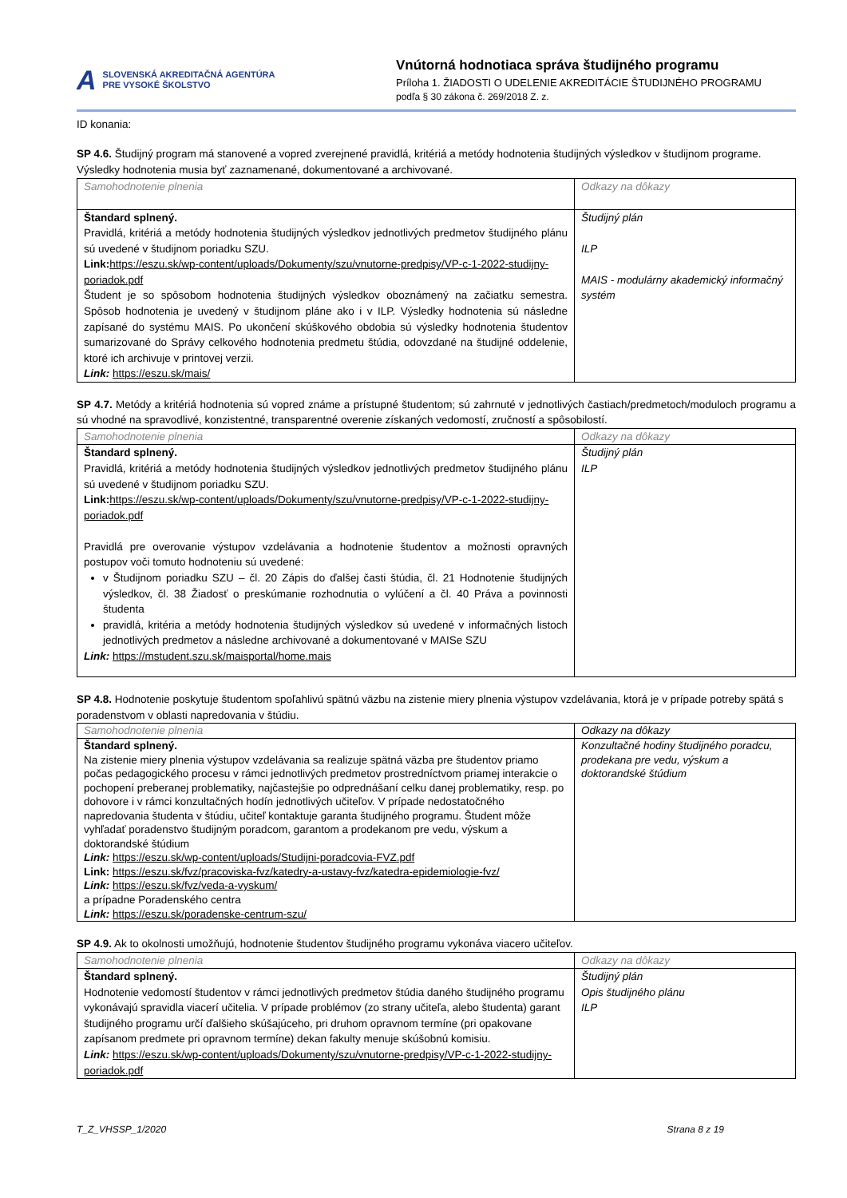A SLOVENSKÁ AKREDITAČNÁ AGENTÚRA
PRE VYSOKÉ ŠKOLSTVO
Vnútorná hodnotiaca správa študijného programu
Príloha 1. ŽIADOSTI O UDELENIE AKREDITÁCIE ŠTUDIJNÉHO PROGRAMU
podľa § 30 zákona č. 269/2018 Z. z.
ID konania:
SP 4.6. Študijný program má stanovené a vopred zverejnené pravidlá, kritériá a metódy hodnotenia študijných výsledkov v študijnom programe. Výsledky hodnotenia musia byť zaznamenané, dokumentované a archivované.
| Samohodnotenie plnenia | Odkazy na dôkazy |
| Štandard splnený. Pravidlá, kritériá a metódy hodnotenia študijných výsledkov jednotlivých predmetov študijného plánu sú uvedené v študijnom poriadku SZU. Link: https://eszu.sk/wp-content/uploads/Dokumenty/szu/vnutorne-predpisy/VP-c-1-2022-studijny-poriadok.pdf Študent je so spôsobom hodnotenia študijných výsledkov oboznámený na začiatku semestra. Spôsob hodnotenia je uvedený v študijnom pláne ako i v ILP. Výsledky hodnotenia sú následne zapísané do systému MAIS. Po ukončení skúškového obdobia sú výsledky hodnotenia študentov sumarizované do Správy celkového hodnotenia predmetu štúdia, odovzdané na študijné oddelenie, ktoré ich archivuje v printovej verzii. Link: https://eszu.sk/mais/ | Študijný plán ILP MAIS - modulárny akademický informačný systém |
SP 4.7. Metódy a kritériá hodnotenia sú vopred známe a prístupné študentom; sú zahrnuté v jednotlivých častiach/predmetoch/moduloch programu a sú vhodné na spravodlivé, konzistentné, transparentné overenie získaných vedomostí, zručností a spôsobilostí.
| Samohodnotenie plnenia | Odkazy na dôkazy |
| Štandard splnený. Pravidlá, kritériá a metódy hodnotenia študijných výsledkov jednotlivých predmetov študijného plánu sú uvedené v študijnom poriadku SZU. Link: https://eszu.sk/wp-content/uploads/Dokumenty/szu/vnutorne-predpisy/VP-c-1-2022-studijny-poriadok.pdf Pravidlá pre overovanie výstupov vzdelávania a hodnotenie študentov a možnosti opravných postupov voči tomuto hodnoteniu sú uvedené: v Študijnom poriadku SZU – čl. 20 Zápis do ďalšej časti štúdia, čl. 21 Hodnotenie študijných výsledkov, čl. 38 Žiadosť o preskúmanie rozhodnutia o vylúčení a čl. 40 Práva a povinnosti študenta pravidlá, kritéria a metódy hodnotenia študijných výsledkov sú uvedené v informačných listoch jednotlivých predmetov a následne archivované a dokumentované v MAISe SZU Link: https://mstudent.szu.sk/maisportal/home.mais | Študijný plán ILP |
SP 4.8. Hodnotenie poskytuje študentom spoľahlivú spätnú väzbu na zistenie miery plnenia výstupov vzdelávania, ktorá je v prípade potreby spätá s poradenstvom v oblasti napredovania v štúdiu.
| Samohodnotenie plnenia | Odkazy na dôkazy |
| Štandard splnený. Na zistenie miery plnenia výstupov vzdelávania sa realizuje spätná väzba pre študentov priamo počas pedagogického procesu v rámci jednotlivých predmetov prostredníctvom priamej interakcie o pochopení preberanej problematiky, najčastejšie po odprednášaní celku danej problematiky, resp. po dohovore i v rámci konzultačných hodín jednotlivých učiteľov. V prípade nedostatočného napredovania študenta v štúdiu, učiteľ kontaktuje garanta študijného programu. Študent môže vyhľadať poradenstvo študijným poradcom, garantom a prodekanom pre vedu, výskum a doktorandské štúdium Link: https://eszu.sk/wp-content/uploads/Studijni-poradcovia-FVZ.pdf Link: https://eszu.sk/fvz/pracoviska-fvz/katedry-a-ustavy-fvz/katedra-epidemiologie-fvz/ Link: https://eszu.sk/fvz/veda-a-vyskum/ a prípadne Poradenského centra Link: https://eszu.sk/poradenske-centrum-szu/ | Konzultačné hodiny študijného poradcu, prodekana pre vedu, výskum a doktorandské štúdium |
SP 4.9. Ak to okolnosti umožňujú, hodnotenie študentov študijného programu vykonáva viacero učiteľov.
| Samohodnotenie plnenia | Odkazy na dôkazy |
| Štandard splnený. Hodnotenie vedomostí študentov v rámci jednotlivých predmetov štúdia daného študijného programu vykonávajú spravidla viacerí učitelia. V prípade problémov (zo strany učiteľa, alebo študenta) garant študijného programu určí ďalšieho skúšajúceho, pri druhom opravnom termíne (pri opakovane zapísanom predmete pri opravnom termíne) dekan fakulty menuje skúšobnú komisiu. Link: https://eszu.sk/wp-content/uploads/Dokumenty/szu/vnutorne-predpisy/VP-c-1-2022-studijny-poriadok.pdf | Študijný plán Opis študijného plánu ILP |
T_Z_VHSSP_1/2020 Strana 8 z 19